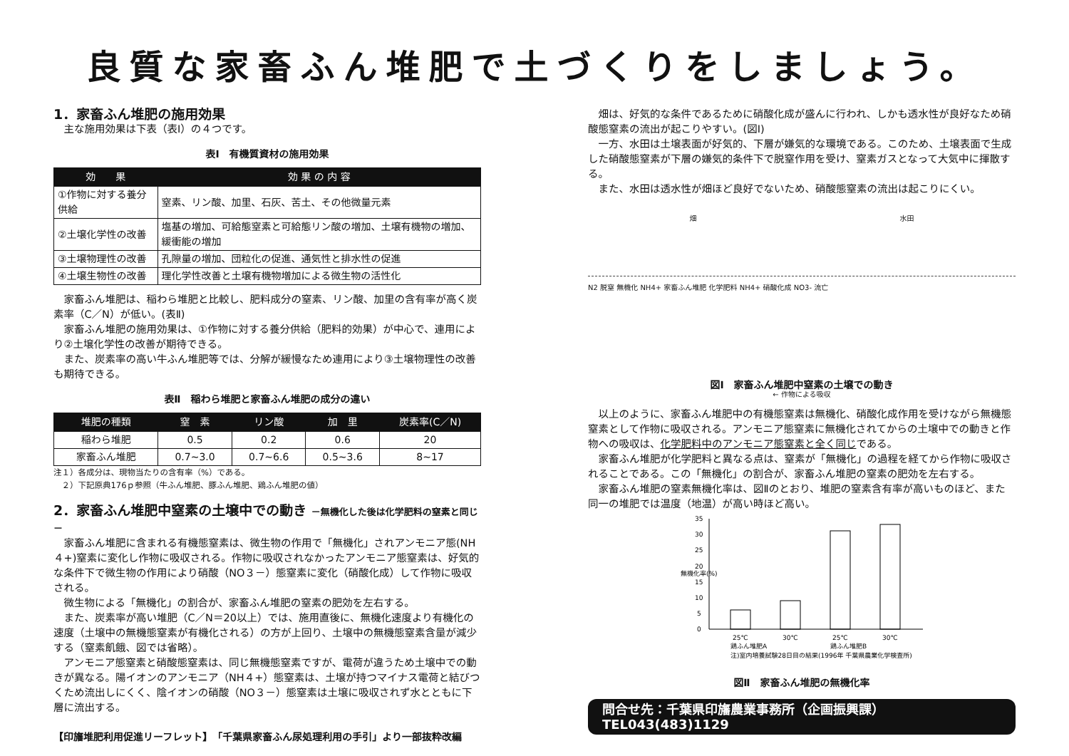良質な家畜ふん堆肥で土づくりをしましょう。
1．家畜ふん堆肥の施用効果
主な施用効果は下表（表Ⅰ）の４つです。
表Ⅰ　有機質資材の施用効果
| 効 果 | 効 果 の 内 容 |
| --- | --- |
| ①作物に対する養分供給 | 窒素、リン酸、加里、石灰、苦土、その他微量元素 |
| ②土壌化学性の改善 | 塩基の増加、可給態窒素と可給態リン酸の増加、土壌有機物の増加、緩衝能の増加 |
| ③土壌物理性の改善 | 孔隙量の増加、団粒化の促進、通気性と排水性の促進 |
| ④土壌生物性の改善 | 理化学性改善と土壌有機物増加による微生物の活性化 |
家畜ふん堆肥は、稲わら堆肥と比較し、肥料成分の窒素、リン酸、加里の含有率が高く炭素率（C／N）が低い。(表Ⅱ)
家畜ふん堆肥の施用効果は、①作物に対する養分供給（肥料的効果）が中心で、連用により②土壌化学性の改善が期待できる。
また、炭素率の高い牛ふん堆肥等では、分解が緩慢なため連用により③土壌物理性の改善も期待できる。
表Ⅱ　稲わら堆肥と家畜ふん堆肥の成分の違い
| 堆肥の種類 | 窒 素 | リン酸 | 加 里 | 炭素率(C／N) |
| --- | --- | --- | --- | --- |
| 稲わら堆肥 | 0.5 | 0.2 | 0.6 | 20 |
| 家畜ふん堆肥 | 0.7~3.0 | 0.7~6.6 | 0.5~3.6 | 8~17 |
注１）各成分は、現物当たりの含有率（%）である。
　２）下記原典176ｐ参照（牛ふん堆肥、豚ふん堆肥、鶏ふん堆肥の値）
2．家畜ふん堆肥中窒素の土壌中での動き －無機化した後は化学肥料の窒素と同じ－
家畜ふん堆肥に含まれる有機態窒素は、微生物の作用で「無機化」されアンモニア態(NH４+)窒素に変化し作物に吸収される。作物に吸収されなかったアンモニア態窒素は、好気的な条件下で微生物の作用により硝酸（NO３－）態窒素に変化（硝酸化成）して作物に吸収される。
微生物による「無機化」の割合が、家畜ふん堆肥の窒素の肥効を左右する。
また、炭素率が高い堆肥（C／N＝20以上）では、施用直後に、無機化速度より有機化の速度（土壌中の無機態窒素が有機化される）の方が上回り、土壌中の無機態窒素含量が減少する（窒素飢餓、図では省略）。
アンモニア態窒素と硝酸態窒素は、同じ無機態窒素ですが、電荷が違うため土壌中での動きが異なる。陽イオンのアンモニア（NH４+）態窒素は、土壌が持つマイナス電荷と結びつくため流出しにくく、陰イオンの硝酸（NO３－）態窒素は土壌に吸収されず水とともに下層に流出する。
【印旛堆肥利用促進リーフレット】　「千葉県家畜ふん尿処理利用の手引」より一部抜粋改編
畑は、好気的な条件であるために硝酸化成が盛んに行われ、しかも透水性が良好なため硝酸態窒素の流出が起こりやすい。(図Ⅰ)
一方、水田は土壌表面が好気的、下層が嫌気的な環境である。このため、土壌表面で生成した硝酸態窒素が下層の嫌気的条件下で脱窒作用を受け、窒素ガスとなって大気中に揮散する。
また、水田は透水性が畑ほど良好でないため、硝酸態窒素の流出は起こりにくい。
畑 水田
N2 脱窒 無機化 NH4+ 家畜ふん堆肥 化学肥料 NH4+ 硝酸化成 NO3- 流亡
← 作物による吸収
図Ⅰ　家畜ふん堆肥中窒素の土壌での動き
以上のように、家畜ふん堆肥中の有機態窒素は無機化、硝酸化成作用を受けながら無機態窒素として作物に吸収される。アンモニア態窒素に無機化されてからの土壌中での動きと作物への吸収は、化学肥料中のアンモニア態窒素と全く同じである。
家畜ふん堆肥が化学肥料と異なる点は、窒素が「無機化」の過程を経てから作物に吸収されることである。この「無機化」の割合が、家畜ふん堆肥の窒素の肥効を左右する。
家畜ふん堆肥の窒素無機化率は、図Ⅱのとおり、堆肥の窒素含有率が高いものほど、また同一の堆肥では温度（地温）が高い時ほど高い。
35
30
25
20
15
10
5
0
無機化率(%)
25℃
30℃
25℃
30℃
鶏ふん堆肥A
鶏ふん堆肥B
注)室内培養試験28日目の結果(1996年 千葉県農業化学検査所)
図Ⅱ　家畜ふん堆肥の無機化率
問合せ先：千葉県印旛農業事務所（企画振興課）　TEL043(483)1129